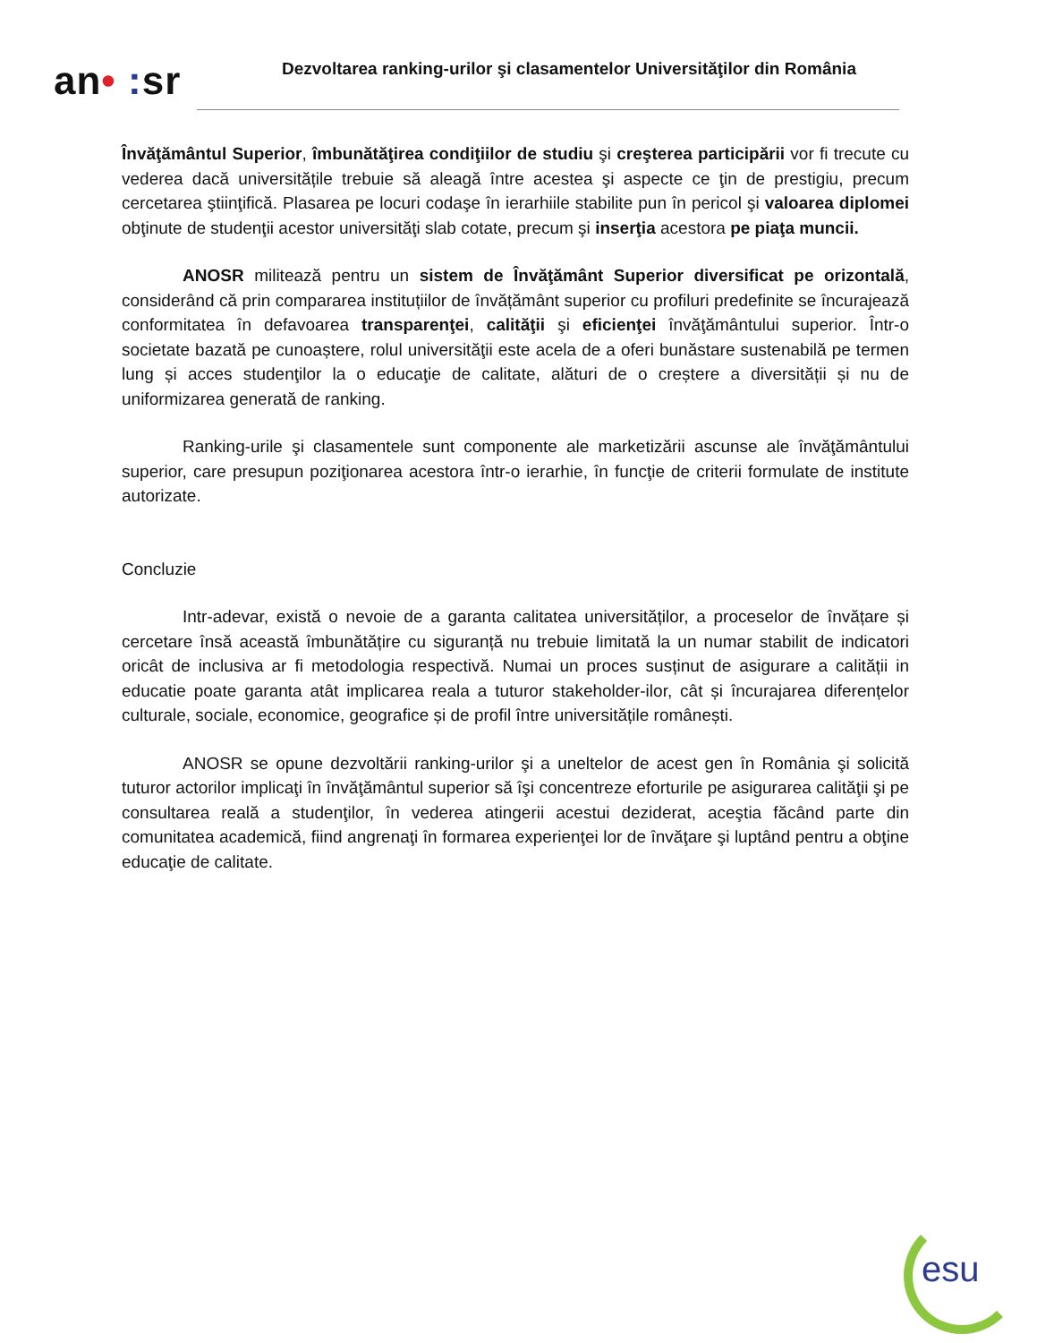an• : sr
Dezvoltarea ranking-urilor şi clasamentelor Universităţilor din România
Învăţământul Superior, îmbunătăţirea condiţiilor de studiu şi creşterea participării vor fi trecute cu vederea dacă universitățile trebuie să aleagă între acestea şi aspecte ce ţin de prestigiu, precum cercetarea ştiinţifică. Plasarea pe locuri codaşe în ierarhiile stabilite pun în pericol şi valoarea diplomei obţinute de studenţii acestor universităţi slab cotate, precum şi inserţia acestora pe piaţa muncii.
ANOSR militează pentru un sistem de Învăţământ Superior diversificat pe orizontală, considerând că prin compararea instituțiilor de învățământ superior cu profiluri predefinite se încurajează conformitatea în defavoarea transparenţei, calităţii şi eficienţei învăţământului superior. Într-o societate bazată pe cunoaștere, rolul universităţii este acela de a oferi bunăstare sustenabilă pe termen lung și acces studenţilor la o educaţie de calitate, alături de o creștere a diversității și nu de uniformizarea generată de ranking.
Ranking-urile şi clasamentele sunt componente ale marketizării ascunse ale învăţământului superior, care presupun poziţionarea acestora într-o ierarhie, în funcţie de criterii formulate de institute autorizate.
Concluzie
Intr-adevar, există o nevoie de a garanta calitatea universităților, a proceselor de învățare și cercetare însă această îmbunătățire cu siguranță nu trebuie limitată la un numar stabilit de indicatori oricât de inclusiva ar fi metodologia respectivă. Numai un proces susținut de asigurare a calității in educatie poate garanta atât implicarea reala a tuturor stakeholder-ilor, cât și încurajarea diferențelor culturale, sociale, economice, geografice și de profil între universitățile românești.
ANOSR se opune dezvoltării ranking-urilor şi a uneltelor de acest gen în România şi solicită tuturor actorilor implicaţi în învăţământul superior să îşi concentreze eforturile pe asigurarea calităţii şi pe consultarea reală a studenţilor, în vederea atingerii acestui deziderat, aceştia făcând parte din comunitatea academică, fiind angrenaţi în formarea experienţei lor de învăţare şi luptând pentru a obţine educaţie de calitate.
esu